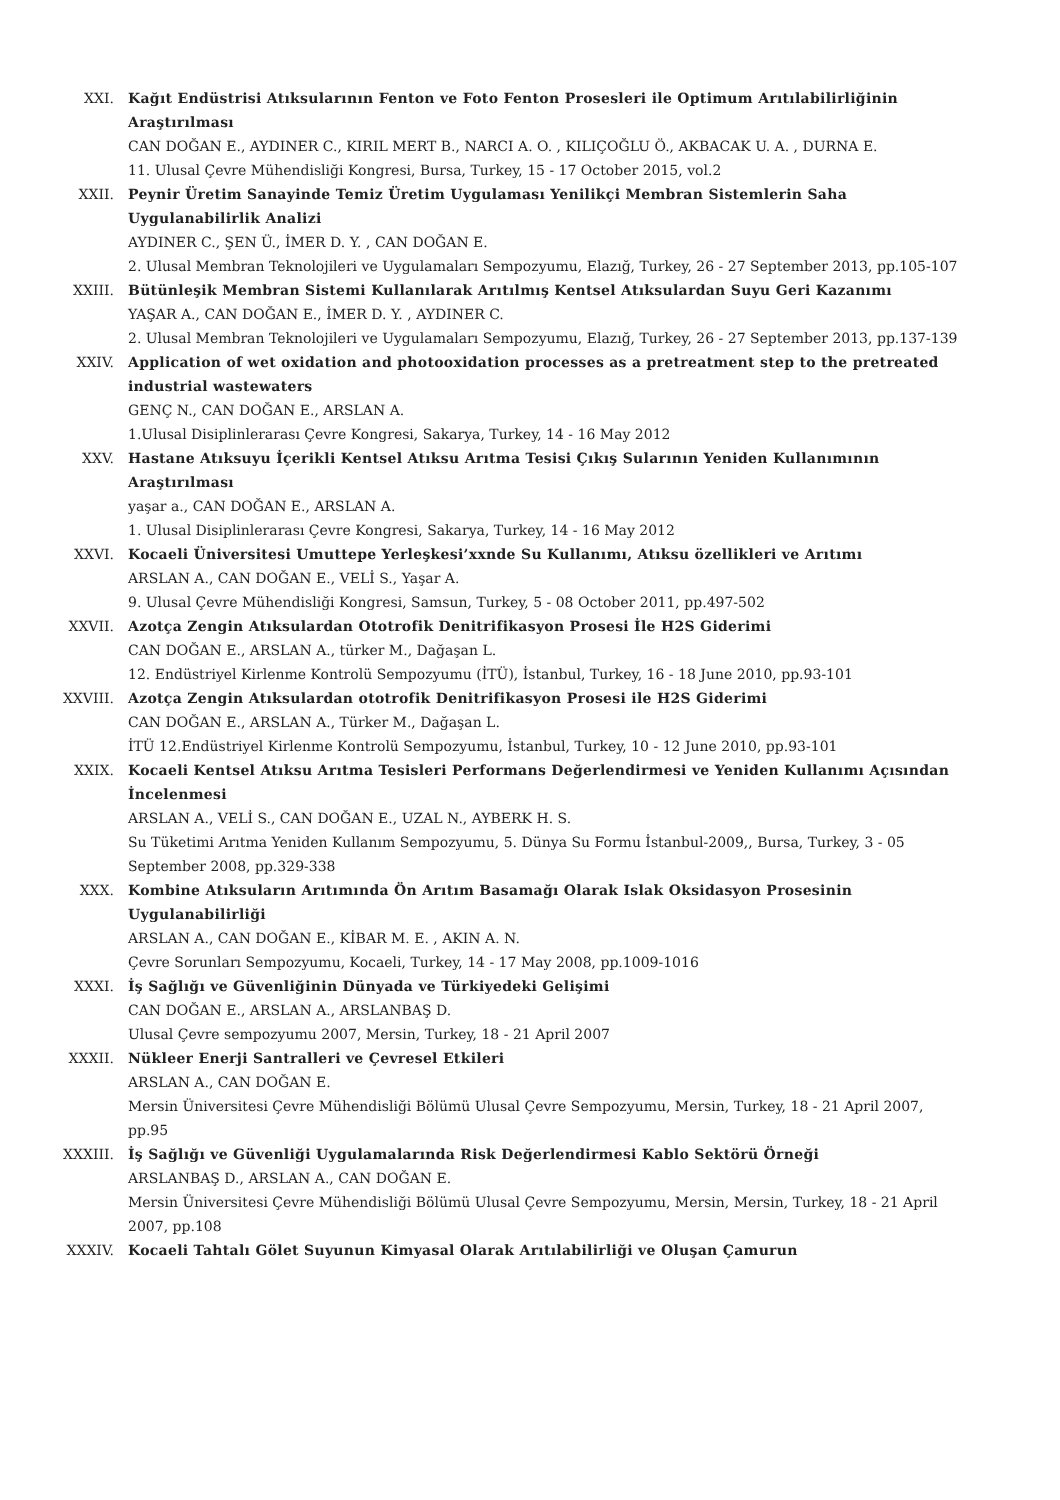XXI. Kağıt Endüstrisi Atıksularının Fenton ve Foto Fenton Prosesleri ile Optimum Arıtılabilirliğinin Araştırılması
CAN DOĞAN E., AYDINER C., KIRIL MERT B., NARCI A. O. , KILIÇOĞLU Ö., AKBACAK U. A. , DURNA E.
11. Ulusal Çevre Mühendisliği Kongresi, Bursa, Turkey, 15 - 17 October 2015, vol.2
XXII. Peynir Üretim Sanayinde Temiz Üretim Uygulaması Yenilikçi Membran Sistemlerin Saha Uygulanabilirlik Analizi
AYDINER C., ŞEN Ü., İMER D. Y. , CAN DOĞAN E.
2. Ulusal Membran Teknolojileri ve Uygulamaları Sempozyumu, Elazığ, Turkey, 26 - 27 September 2013, pp.105-107
XXIII. Bütünleşik Membran Sistemi Kullanılarak Arıtılmış Kentsel Atıksulardan Suyu Geri Kazanımı
YAŞAR A., CAN DOĞAN E., İMER D. Y. , AYDINER C.
2. Ulusal Membran Teknolojileri ve Uygulamaları Sempozyumu, Elazığ, Turkey, 26 - 27 September 2013, pp.137-139
XXIV. Application of wet oxidation and photooxidation processes as a pretreatment step to the pretreated industrial wastewaters
GENÇ N., CAN DOĞAN E., ARSLAN A.
1.Ulusal Disiplinlerarası Çevre Kongresi, Sakarya, Turkey, 14 - 16 May 2012
XXV. Hastane Atıksuyu İçerikli Kentsel Atıksu Arıtma Tesisi Çıkış Sularının Yeniden Kullanımının Araştırılması
yaşar a., CAN DOĞAN E., ARSLAN A.
1. Ulusal Disiplinlerarası Çevre Kongresi, Sakarya, Turkey, 14 - 16 May 2012
XXVI. Kocaeli Üniversitesi Umuttepe Yerleşkesi’xxnde Su Kullanımı, Atıksu özellikleri ve Arıtımı
ARSLAN A., CAN DOĞAN E., VELİ S., Yaşar A.
9. Ulusal Çevre Mühendisliği Kongresi, Samsun, Turkey, 5 - 08 October 2011, pp.497-502
XXVII. Azotça Zengin Atıksulardan Ototrofik Denitrifikasyon Prosesi İle H2S Giderimi
CAN DOĞAN E., ARSLAN A., türker M., Dağaşan L.
12. Endüstriyel Kirlenme Kontrolü Sempozyumu (İTÜ), İstanbul, Turkey, 16 - 18 June 2010, pp.93-101
XXVIII. Azotça Zengin Atıksulardan ototrofik Denitrifikasyon Prosesi ile H2S Giderimi
CAN DOĞAN E., ARSLAN A., Türker M., Dağaşan L.
İTÜ 12.Endüstriyel Kirlenme Kontrolü Sempozyumu, İstanbul, Turkey, 10 - 12 June 2010, pp.93-101
XXIX. Kocaeli Kentsel Atıksu Arıtma Tesisleri Performans Değerlendirmesi ve Yeniden Kullanımı Açısından İncelenmesi
ARSLAN A., VELİ S., CAN DOĞAN E., UZAL N., AYBERK H. S.
Su Tüketimi Arıtma Yeniden Kullanım Sempozyumu, 5. Dünya Su Formu İstanbul-2009,, Bursa, Turkey, 3 - 05 September 2008, pp.329-338
XXX. Kombine Atıksuların Arıtımında Ön Arıtım Basamağı Olarak Islak Oksidasyon Prosesinin Uygulanabilirliği
ARSLAN A., CAN DOĞAN E., KİBAR M. E. , AKIN A. N.
Çevre Sorunları Sempozyumu, Kocaeli, Turkey, 14 - 17 May 2008, pp.1009-1016
XXXI. İş Sağlığı ve Güvenliğinin Dünyada ve Türkiyedeki Gelişimi
CAN DOĞAN E., ARSLAN A., ARSLANBAŞ D.
Ulusal Çevre sempozyumu 2007, Mersin, Turkey, 18 - 21 April 2007
XXXII. Nükleer Enerji Santralleri ve Çevresel Etkileri
ARSLAN A., CAN DOĞAN E.
Mersin Üniversitesi Çevre Mühendisliği Bölümü Ulusal Çevre Sempozyumu, Mersin, Turkey, 18 - 21 April 2007, pp.95
XXXIII. İş Sağlığı ve Güvenliği Uygulamalarında Risk Değerlendirmesi Kablo Sektörü Örneği
ARSLANBAŞ D., ARSLAN A., CAN DOĞAN E.
Mersin Üniversitesi Çevre Mühendisliği Bölümü Ulusal Çevre Sempozyumu, Mersin, Mersin, Turkey, 18 - 21 April 2007, pp.108
XXXIV. Kocaeli Tahtalı Gölet Suyunun Kimyasal Olarak Arıtılabilirliği ve Oluşan Çamurun